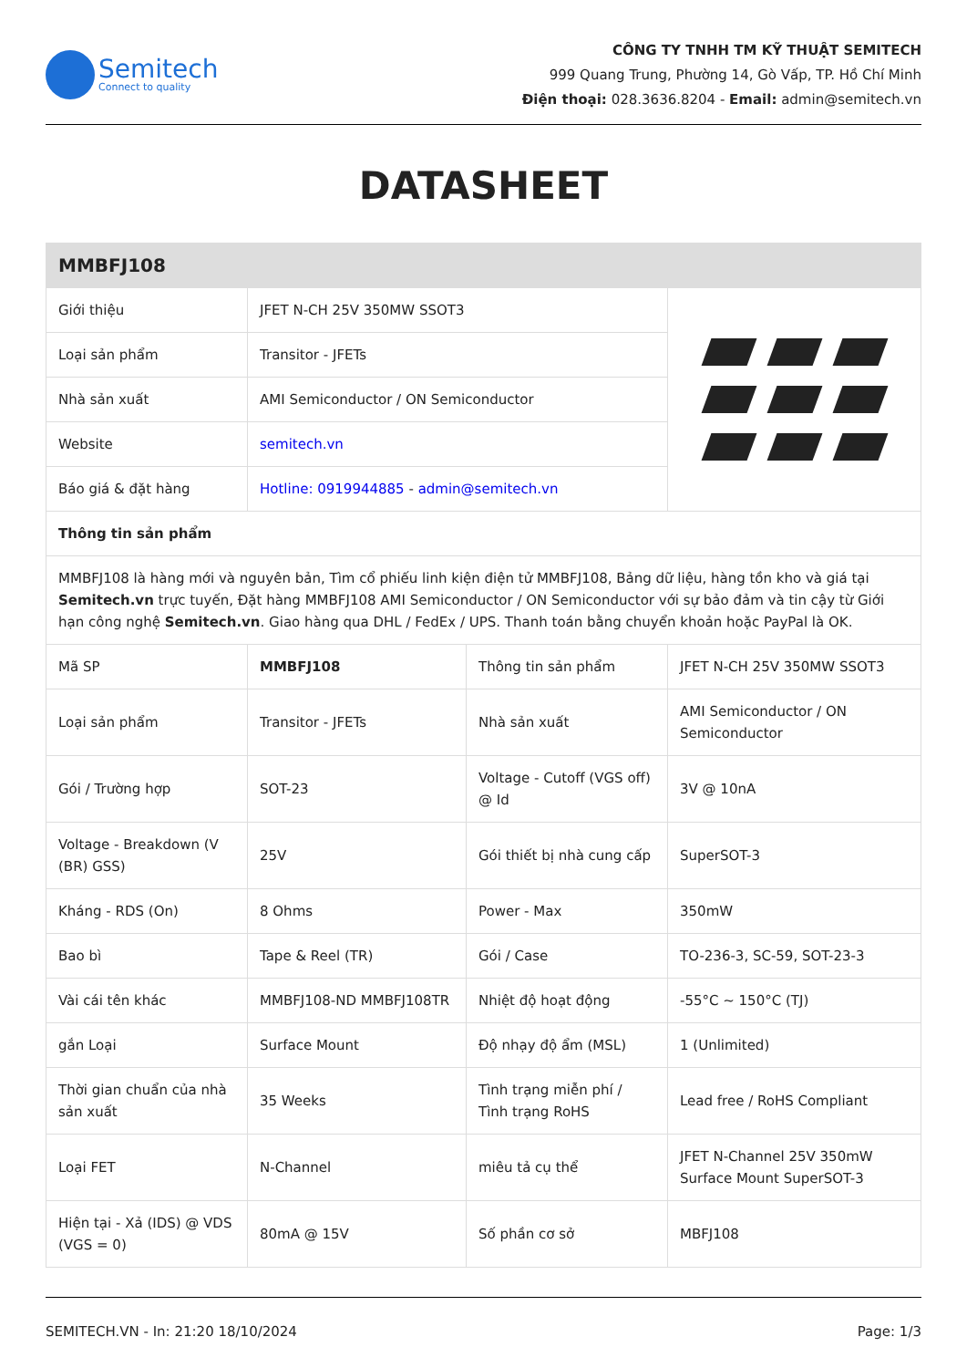Semitech
Connect to quality
CÔNG TY TNHH TM KỸ THUẬT SEMITECH
999 Quang Trung, Phường 14, Gò Vấp, TP. Hồ Chí Minh
Điện thoại: 028.3636.8204 - Email: admin@semitech.vn
DATASHEET
| MMBFJ108 | | | |
| Giới thiệu | JFET N-CH 25V 350MW SSOT3 | | |
| Loại sản phẩm | Transitor - JFETs | | |
| Nhà sản xuất | AMI Semiconductor / ON Semiconductor | | |
| Website | semitech.vn | | |
| Báo giá & đặt hàng | Hotline: 0919944885 - admin@semitech.vn | | |
| Thông tin sản phẩm | | | |
| MMBFJ108 là hàng mới và nguyên bản, Tìm cổ phiếu linh kiện điện tử MMBFJ108, Bảng dữ liệu, hàng tồn kho và giá tại Semitech.vn trực tuyến, Đặt hàng MMBFJ108 AMI Semiconductor / ON Semiconductor với sự bảo đảm và tin cậy từ Giới hạn công nghệ Semitech.vn . Giao hàng qua DHL / FedEx / UPS. Thanh toán bằng chuyển khoản hoặc PayPal là OK. | | | |
| Mã SP | MMBFJ108 | Thông tin sản phẩm | JFET N-CH 25V 350MW SSOT3 |
| Loại sản phẩm | Transitor - JFETs | Nhà sản xuất | AMI Semiconductor / ON Semiconductor |
| Gói / Trường hợp | SOT-23 | Voltage - Cutoff (VGS off) @ Id | 3V @ 10nA |
| Voltage - Breakdown (V (BR) GSS) | 25V | Gói thiết bị nhà cung cấp | SuperSOT-3 |
| Kháng - RDS (On) | 8 Ohms | Power - Max | 350mW |
| Bao bì | Tape & Reel (TR) | Gói / Case | TO-236-3, SC-59, SOT-23-3 |
| Vài cái tên khác | MMBFJ108-ND MMBFJ108TR | Nhiệt độ hoạt động | -55°C ~ 150°C (TJ) |
| gắn Loại | Surface Mount | Độ nhạy độ ẩm (MSL) | 1 (Unlimited) |
| Thời gian chuẩn của nhà sản xuất | 35 Weeks | Tình trạng miễn phí / Tình trạng RoHS | Lead free / RoHS Compliant |
| Loại FET | N-Channel | miêu tả cụ thể | JFET N-Channel 25V 350mW Surface Mount SuperSOT-3 |
| Hiện tại - Xả (IDS) @ VDS (VGS = 0) | 80mA @ 15V | Số phần cơ sở | MBFJ108 |
SEMITECH.VN - In: 21:20 18/10/2024 Page: 1/3